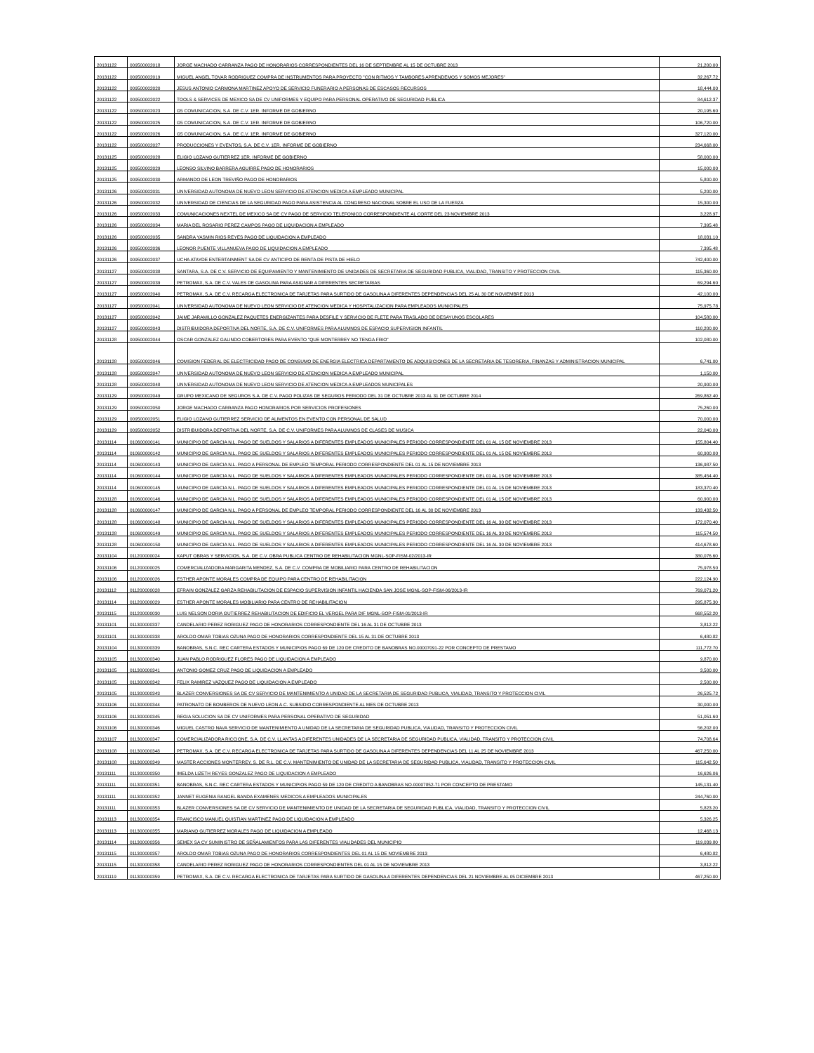| 20131122 | 009500002018 | JORGE MACHADO CARRANZA PAGO DE HONORARIOS CORRESPONDIENTES DEL 16 DE SEPTIEMBRE AL 15 DE OCTUBRE 2013 | 21,200.00 |
| 20131122 | 009500002019 | MIGUEL ANGEL TOVAR RODRIGUEZ COMPRA DE INSTRUMENTOS PARA PROYECTO "CON RITMOS Y TAMBORES APRENDEMOS Y SOMOS MEJORES" | 32,267.72 |
| 20131122 | 009500002020 | JESUS ANTONIO CARMONA MARTINEZ APOYO DE SERVICIO FUNERARIO A PERSONAS DE ESCASOS RECURSOS | 18,444.00 |
| 20131122 | 009500002022 | TOOLS & SERVICES DE MEXICO SA DE CV UNIFORMES Y EQUIPO PARA PERSONAL OPERATIVO DE SEGURIDAD PUBLICA | 84,612.37 |
| 20131122 | 009500002023 | G5 COMUNICACION, S.A. DE C.V. 1ER. INFORME DE GOBIERNO | 20,195.60 |
| 20131122 | 009500002025 | G5 COMUNICACION, S.A. DE C.V. 1ER. INFORME DE GOBIERNO | 106,720.00 |
| 20131122 | 009500002026 | G5 COMUNICACION, S.A. DE C.V. 1ER. INFORME DE GOBIERNO | 327,120.00 |
| 20131122 | 009500002027 | PRODUCCIONES Y EVENTOS, S.A. DE C.V. 1ER. INFORME DE GOBIERNO | 234,668.00 |
| 20131125 | 009500002028 | ELIGIO LOZANO GUTIERREZ 1ER. INFORME DE GOBIERNO | 58,000.00 |
| 20131125 | 009500002029 | LEONSO SILVINO BARRERA AGUIRRE PAGO DE HONORARIOS | 15,000.00 |
| 20131125 | 009500002030 | ARMANDO DE LEON TREVIÑO PAGO DE HONORARIOS | 5,800.00 |
| 20131126 | 009500002031 | UNIVERSIDAD AUTONOMA DE NUEVO LEON SERVICIO DE ATENCION MEDICA A EMPLEADO MUNICIPAL | 5,200.00 |
| 20131126 | 009500002032 | UNIVERSIDAD DE CIENCIAS DE LA SEGURIDAD PAGO PARA ASISTENCIA AL CONGRESO NACIONAL SOBRE EL USO DE LA FUERZA | 15,300.00 |
| 20131126 | 009500002033 | COMUNICACIONES NEXTEL DE MEXICO SA DE CV PAGO DE SERVICIO TELEFONICO CORRESPONDIENTE AL CORTE DEL 23 NOVIEMBRE 2013 | 3,228.97 |
| 20131126 | 009500002034 | MARIA DEL ROSARIO PEREZ CAMPOS PAGO DE LIQUIDACION A EMPLEADO | 7,395.48 |
| 20131126 | 009500002035 | SANDRA YASMIN RIOS REYES PAGO DE LIQUIDACION A EMPLEADO | 18,031.10 |
| 20131126 | 009500002036 | LEONOR PUENTE VILLANUEVA PAGO DE LIQUIDACION A EMPLEADO | 7,395.48 |
| 20131126 | 009500002037 | UCHA ATAYDE ENTERTAINMENT SA DE CV ANTICIPO DE RENTA DE PISTA DE HIELO | 742,400.00 |
| 20131127 | 009500002038 | SANTARA, S.A. DE C.V. SERVICIO DE EQUIPAMIENTO Y MANTENIMIENTO DE UNIDADES DE SECRETARIA DE SEGURIDAD PUBLICA, VIALIDAD, TRANSITO Y PROTECCION CIVIL | 115,360.00 |
| 20131127 | 009500002039 | PETROMAX, S.A. DE C.V. VALES DE GASOLINA PARA ASIGNAR A DIFERENTES SECRETARIAS | 69,294.60 |
| 20131127 | 009500002040 | PETROMAX, S.A. DE C.V. RECARGA ELECTRONICA DE TARJETAS PARA SURTIDO DE GASOLINA A DIFERENTES DEPENDENCIAS DEL 25 AL 30 DE NOVIEMBRE 2013 | 42,100.00 |
| 20131127 | 009500002041 | UNIVERSIDAD AUTONOMA DE NUEVO LEON SERVICIO DE ATENCION MEDICA Y HOSPITALIZACION PARA EMPLEADOS MUNICIPALES | 75,975.78 |
| 20131127 | 009500002042 | JAIME JARAMILLO GONZALEZ PAQUETES ENERGIZANTES PARA DESFILE Y SERVICIO DE FLETE PARA TRASLADO DE DESAYUNOS ESCOLARES | 104,580.00 |
| 20131127 | 009500002043 | DISTRIBUIDORA DEPORTIVA DEL NORTE, S.A. DE C.V. UNIFORMES PARA ALUMNOS DE ESPACIO SUPERVISION INFANTIL | 110,200.00 |
| 20131128 | 009500002044 | OSCAR GONZALEZ GALINDO COBERTORES PARA EVENTO "QUE MONTERREY NO TENGA FRIO" | 102,080.00 |
| 20131128 | 009500002046 | COMISION FEDERAL DE ELECTRICIDAD PAGO DE CONSUMO DE ENERGIA ELECTRICA DEPARTAMENTO DE ADQUISICIONES DE LA SECRETARIA DE TESORERIA, FINANZAS Y ADMINISTRACION MUNICIPAL | 6,741.00 |
| 20131128 | 009500002047 | UNIVERSIDAD AUTONOMA DE NUEVO LEON SERVICIO DE ATENCION MEDICA A EMPLEADO MUNICIPAL | 1,150.00 |
| 20131128 | 009500002048 | UNIVERSIDAD AUTONOMA DE NUEVO LEON SERVICIO DE ATENCION MEDICA A EMPLEADOS MUNICIPALES | 20,900.00 |
| 20131129 | 009500002049 | GRUPO MEXICANO DE SEGUROS S.A. DE C.V. PAGO POLIZAS DE SEGUROS PERIODO DEL 31 DE OCTUBRE 2013 AL 31 DE OCTUBRE 2014 | 269,862.40 |
| 20131129 | 009500002050 | JORGE MACHADO CARRANZA PAGO HONORARIOS POR SERVICIOS PROFESIONES | 75,260.00 |
| 20131129 | 009500002051 | ELIGIO LOZANO GUTIERREZ SERVICIO DE ALIMENTOS EN EVENTO CON PERSONAL DE SALUD | 70,000.00 |
| 20131129 | 009500002052 | DISTRIBUIDORA DEPORTIVA DEL NORTE, S.A. DE C.V. UNIFORMES PARA ALUMNOS DE CLASES DE MUSICA | 22,040.00 |
| 20131114 | 010600000141 | MUNICIPIO DE GARCIA N.L. PAGO DE SUELDOS Y SALARIOS A DIFERENTES EMPLEADOS MUNICIPALES PERIODO CORRESPONDIENTE DEL 01 AL 15 DE NOVIEMBRE 2013 | 155,804.40 |
| 20131114 | 010600000142 | MUNICIPIO DE GARCIA N.L. PAGO DE SUELDOS Y SALARIOS A DIFERENTES EMPLEADOS MUNICIPALES PERIODO CORRESPONDIENTE DEL 01 AL 15 DE NOVIEMBRE 2013 | 60,900.00 |
| 20131114 | 010600000143 | MUNICIPIO DE GARCIA N.L. PAGO A PERSONAL DE EMPLEO TEMPORAL PERIODO CORRESPONDIENTE DEL 01 AL 15 DE NOVIEMBRE 2013 | 136,987.50 |
| 20131114 | 010600000144 | MUNICIPIO DE GARCIA N.L. PAGO DE SUELDOS Y SALARIOS A DIFERENTES EMPLEADOS MUNICIPALES PERIODO CORRESPONDIENTE DEL 01 AL 15 DE NOVIEMBRE 2013 | 385,454.40 |
| 20131114 | 010600000145 | MUNICIPIO DE GARCIA N.L. PAGO DE SUELDOS Y SALARIOS A DIFERENTES EMPLEADOS MUNICIPALES PERIODO CORRESPONDIENTE DEL 01 AL 15 DE NOVIEMBRE 2013 | 183,370.40 |
| 20131128 | 010600000146 | MUNICIPIO DE GARCIA N.L. PAGO DE SUELDOS Y SALARIOS A DIFERENTES EMPLEADOS MUNICIPALES PERIODO CORRESPONDIENTE DEL 01 AL 15 DE NOVIEMBRE 2013 | 60,900.00 |
| 20131128 | 010600000147 | MUNICIPIO DE GARCIA N.L. PAGO A PERSONAL DE EMPLEO TEMPORAL PERIODO CORRESPONDIENTE DEL 16 AL 30 DE NOVIEMBRE 2013 | 133,432.50 |
| 20131128 | 010600000148 | MUNICIPIO DE GARCIA N.L. PAGO DE SUELDOS Y SALARIOS A DIFERENTES EMPLEADOS MUNICIPALES PERIODO CORRESPONDIENTE DEL 16 AL 30 DE NOVIEMBRE 2013 | 172,070.40 |
| 20131128 | 010600000149 | MUNICIPIO DE GARCIA N.L. PAGO DE SUELDOS Y SALARIOS A DIFERENTES EMPLEADOS MUNICIPALES PERIODO CORRESPONDIENTE DEL 16 AL 30 DE NOVIEMBRE 2013 | 115,574.50 |
| 20131128 | 010600000150 | MUNICIPIO DE GARCIA N.L. PAGO DE SUELDOS Y SALARIOS A DIFERENTES EMPLEADOS MUNICIPALES PERIODO CORRESPONDIENTE DEL 16 AL 30 DE NOVIEMBRE 2013 | 414,678.60 |
| 20131104 | 011200000024 | KAPUT OBRAS Y SERVICIOS, S.A. DE C.V. OBRA PUBLICA CENTRO DE REHABILITACION MGNL-SOP-FISM-02/2013-IR | 380,076.60 |
| 20131106 | 011200000025 | COMERCIALIZADORA MARGARITA MENDEZ, S.A. DE C.V. COMPRA DE MOBILIARIO PARA CENTRO DE REHABILITACION | 75,978.50 |
| 20131106 | 011200000026 | ESTHER APONTE MORALES COMPRA DE EQUIPO PARA CENTRO DE REHABILITACION | 222,124.90 |
| 20131112 | 011200000028 | EFRAIN GONZALEZ GARZA REHABILITACION DE ESPACIO SUPERVISION INFANTIL HACIENDA SAN JOSE MGNL-SOP-FISM-06/2013-IR | 769,071.20 |
| 20131114 | 011200000029 | ESTHER APONTE MORALES MOBILIARIO PARA CENTRO DE REHABILITACION | 295,875.30 |
| 20131115 | 011200000030 | LUIS NELSON DORIA GUTIERREZ REHABILITACION DE EDIFICIO EL VERGEL PARA DIF MGNL-SOP-FISM-01/2013-IR | 668,552.20 |
| 20131101 | 011300000337 | CANDELARIO PEREZ RORIGUEZ PAGO DE HONORARIOS CORRESPONDIENTE DEL 16 AL 31 DE OCTUBRE 2013 | 3,812.22 |
| 20131101 | 011300000338 | AROLDO OMAR TOBIAS OZUNA PAGO DE HONORARIOS CORRESPONDIENTE DEL 15 AL 31 DE OCTUBRE 2013 | 6,480.82 |
| 20131104 | 011300000339 | BANOBRAS, S.N.C. REC CARTERA ESTADOS Y MUNICIPIOS PAGO 69 DE 120 DE CREDITO DE BANOBRAS NO.00007091-22 POR CONCEPTO DE PRESTAMO | 111,772.70 |
| 20131105 | 011300000340 | JUAN PABLO RODRIGUEZ FLORES PAGO DE LIQUIDACION A EMPLEADO | 9,870.00 |
| 20131105 | 011300000341 | ANTONIO GOMEZ CRUZ PAGO DE LIQUIDACION A EMPLEADO | 3,500.00 |
| 20131105 | 011300000342 | FELIX RAMIREZ VAZQUEZ PAGO DE LIQUIDACION A EMPLEADO | 2,500.00 |
| 20131105 | 011300000343 | BLAZER CONVERSIONES SA DE CV SERVICIO DE MANTENIMIENTO A UNIDAD DE LA SECRETARIA DE SEGURIDAD PUBLICA, VIALIDAD, TRANSITO Y PROTECCION CIVIL | 26,525.72 |
| 20131106 | 011300000344 | PATRONATO DE BOMBEROS DE NUEVO LEON A.C. SUBSIDIO CORRESPONDIENTE AL MES DE OCTUBRE 2013 | 30,000.00 |
| 20131106 | 011300000345 | REGIA SOLUCION SA DE CV UNIFORMES PARA PERSONAL OPERATIVO DE SEGURIDAD | 51,051.60 |
| 20131106 | 011300000346 | MIGUEL CASTRO NAVA SERVICIO DE MANTENIMIENTO A UNIDAD DE LA SECRETARIA DE SEGURIDAD PUBLICA, VIALIDAD, TRANSITO Y PROTECCION CIVIL | 56,202.00 |
| 20131107 | 011300000347 | COMERCIALIZADORA RICCIONE, S.A. DE C.V. LLANTAS A DIFERENTES UNIDADES DE LA SECRETARIA DE SEGURIDAD PUBLICA, VIALIDAD, TRANSITO Y PROTECCION CIVIL | 74,708.64 |
| 20131108 | 011300000348 | PETROMAX, S.A. DE C.V. RECARGA ELECTRONICA DE TARJETAS PARA SURTIDO DE GASOLINA A DIFERENTES DEPENDENCIAS DEL 11 AL 25 DE NOVIEMBRE 2013 | 467,250.00 |
| 20131108 | 011300000349 | MASTER ACCIONES MONTERREY, S. DE R.L. DE C.V. MANTENIMIENTO DE UNIDAD DE LA SECRETARIA DE SEGURIDAD PUBLICA, VIALIDAD, TRANSITO Y PROTECCION CIVIL | 115,642.50 |
| 20131111 | 011300000350 | IMELDA LIZETH REYES GONZALEZ PAGO DE LIQUIDACION A EMPLEADO | 16,626.06 |
| 20131111 | 011300000351 | BANOBRAS, S.N.C. REC CARTERA ESTADOS Y MUNICIPIOS PAGO 59 DE 120 DE CREDITO A BANOBRAS NO.00007852-71 POR CONCEPTO DE PRESTAMO | 145,131.40 |
| 20131111 | 011300000352 | JANNET EUGENIA RANGEL BANDA EXAMENES MEDICOS A EMPLEADOS MUNICIPALES | 244,760.00 |
| 20131111 | 011300000353 | BLAZER CONVERSIONES SA DE CV SERVICIO DE MANTENIMIENTO DE UNIDAD DE LA SECRETARIA DE SEGURIDAD PUBLICA, VIALIDAD, TRANSITO Y PROTECCION CIVIL | 5,823.20 |
| 20131113 | 011300000354 | FRANCISCO MANUEL QUISTIAN MARTINEZ PAGO DE LIQUIDACION A EMPLEADO | 5,326.25 |
| 20131113 | 011300000355 | MARIANO GUTIERREZ MORALES PAGO DE LIQUIDACION A EMPLEADO | 12,468.13 |
| 20131114 | 011300000356 | SEMEX SA CV SUMINISTRO DE SEÑALAMIENTOS PARA LAS DIFERENTES VIALIDADES DEL MUNICIPIO | 119,039.80 |
| 20131115 | 011300000357 | AROLDO OMAR TOBIAS OZUNA PAGO DE HONORARIOS CORRESPONDIENTES DEL 01 AL 15 DE NOVIEMBRE 2013 | 6,480.82 |
| 20131115 | 011300000358 | CANDELARIO PEREZ RORIGUEZ PAGO DE HONORARIOS CORRESPONDIENTES DEL 01 AL 15 DE NOVIEMBRE 2013 | 3,812.22 |
| 20131119 | 011300000359 | PETROMAX, S.A. DE C.V. RECARGA ELECTRONICA DE TARJETAS PARA SURTIDO DE GASOLINA A DIFERENTES DEPENDENCIAS DEL 21 NOVIEMBRE AL 05 DICIEMBRE 2013 | 467,250.00 |